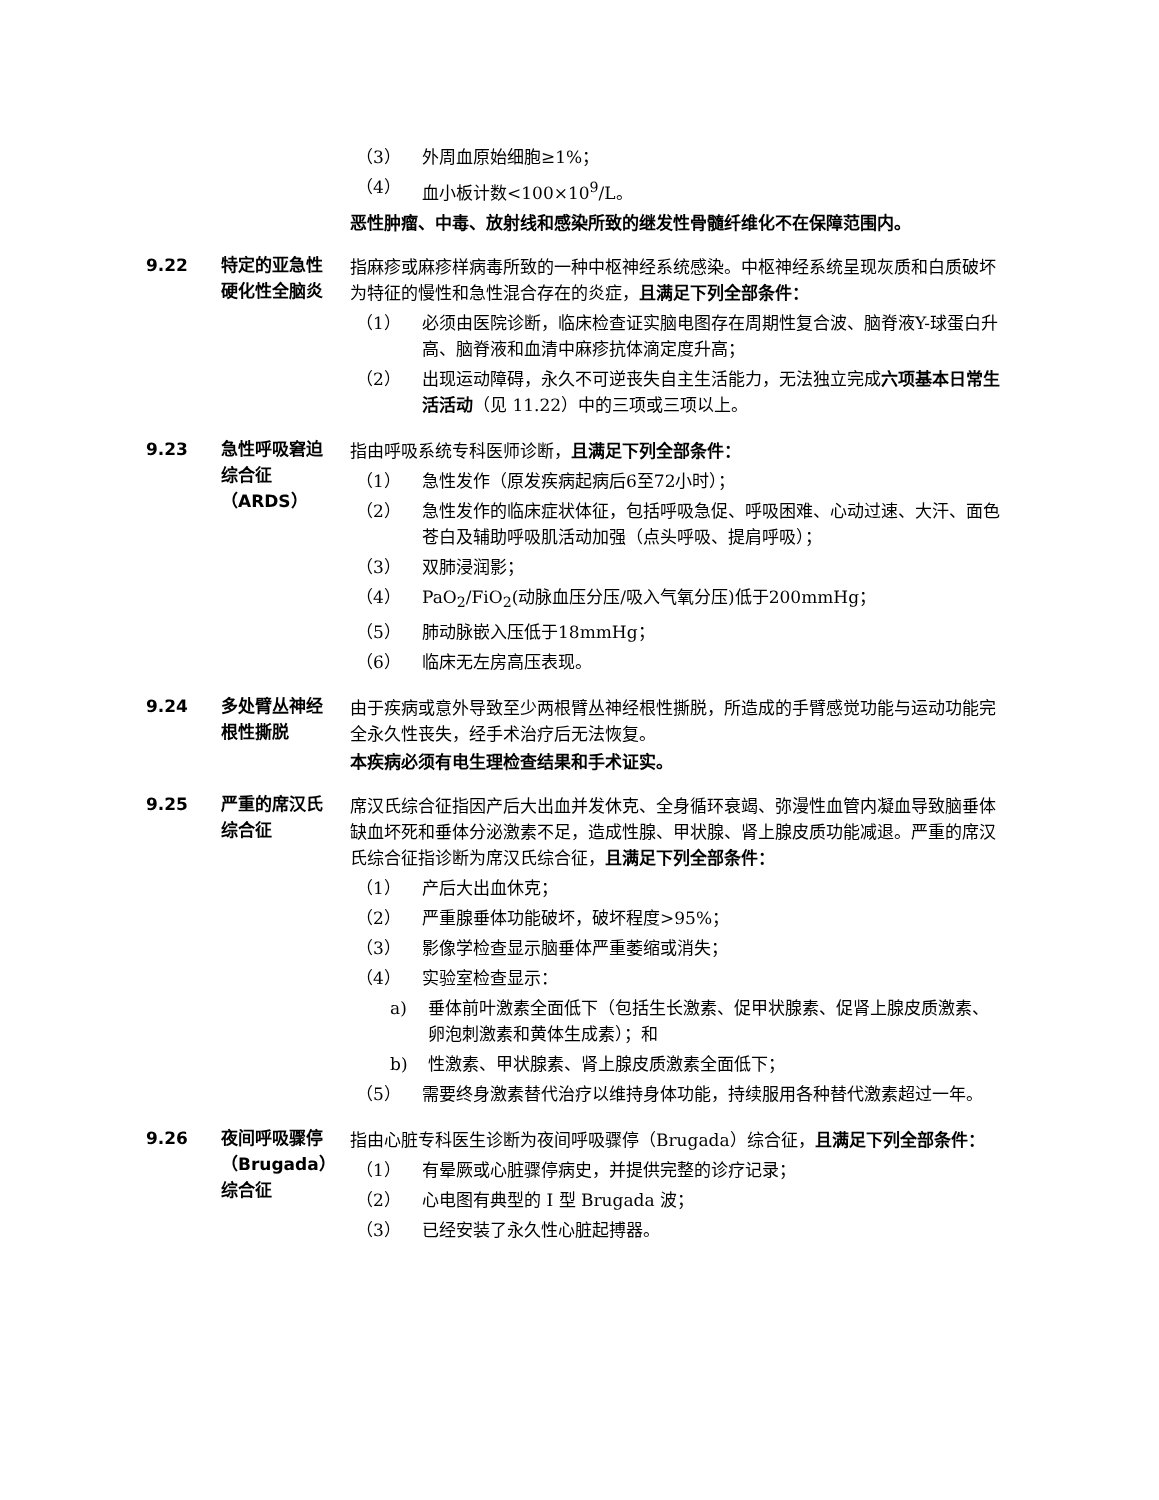（3） 外周血原始细胞≥1%；
（4） 血小板计数<100×10<sup>9</sup>/L。
恶性肿瘤、中毒、放射线和感染所致的继发性骨髓纤维化不在保障范围内。
9.22 特定的亚急性硬化性全脑炎
指麻疹或麻疹样病毒所致的一种中枢神经系统感染。中枢神经系统呈现灰质和白质破坏为特征的慢性和急性混合存在的炎症，且满足下列全部条件：
（1） 必须由医院诊断，临床检查证实脑电图存在周期性复合波、脑脊液Y-球蛋白升高、脑脊液和血清中麻疹抗体滴定度升高；
（2） 出现运动障碍，永久不可逆丧失自主生活能力，无法独立完成六项基本日常生活活动（见 11.22）中的三项或三项以上。
9.23 急性呼吸窘迫综合征（ARDS）
指由呼吸系统专科医师诊断，且满足下列全部条件：
（1） 急性发作（原发疾病起病后6至72小时）；
（2） 急性发作的临床症状体征，包括呼吸急促、呼吸困难、心动过速、大汗、面色苍白及辅助呼吸肌活动加强（点头呼吸、提肩呼吸）；
（3） 双肺浸润影；
（4） PaO<sub>2</sub>/FiO<sub>2</sub>(动脉血压分压/吸入气氧分压)低于200mmHg；
（5） 肺动脉嵌入压低于18mmHg；
（6） 临床无左房高压表现。
9.24 多处臂丛神经根性撕脱
由于疾病或意外导致至少两根臂丛神经根性撕脱，所造成的手臂感觉功能与运动功能完全永久性丧失，经手术治疗后无法恢复。
本疾病必须有电生理检查结果和手术证实。
9.25 严重的席汉氏综合征
席汉氏综合征指因产后大出血并发休克、全身循环衰竭、弥漫性血管内凝血导致脑垂体缺血坏死和垂体分泌激素不足，造成性腺、甲状腺、肾上腺皮质功能减退。严重的席汉氏综合征指诊断为席汉氏综合征，且满足下列全部条件：
（1） 产后大出血休克；
（2） 严重腺垂体功能破坏，破坏程度>95%；
（3） 影像学检查显示脑垂体严重萎缩或消失；
（4） 实验室检查显示：
a) 垂体前叶激素全面低下（包括生长激素、促甲状腺素、促肾上腺皮质激素、卵泡刺激素和黄体生成素）；和
b) 性激素、甲状腺素、肾上腺皮质激素全面低下；
（5） 需要终身激素替代治疗以维持身体功能，持续服用各种替代激素超过一年。
9.26 夜间呼吸骤停（Brugada）综合征
指由心脏专科医生诊断为夜间呼吸骤停（Brugada）综合征，且满足下列全部条件：
（1） 有晕厥或心脏骤停病史，并提供完整的诊疗记录；
（2） 心电图有典型的 I 型 Brugada 波；
（3） 已经安装了永久性心脏起搏器。